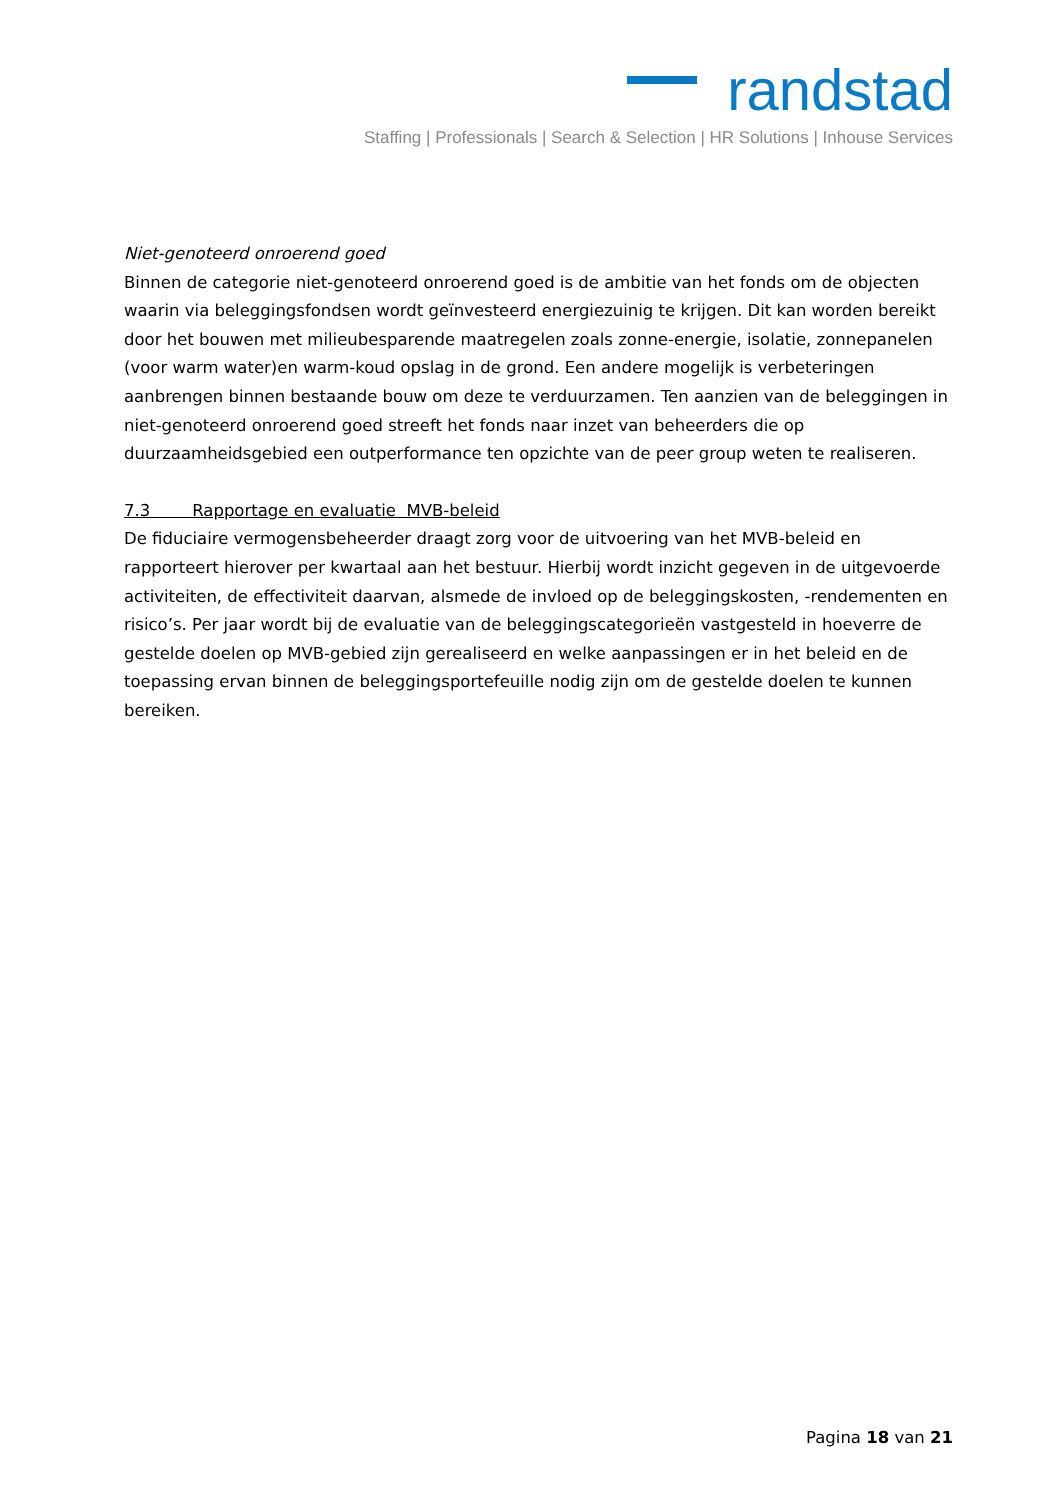randstad
Staffing | Professionals | Search & Selection | HR Solutions | Inhouse Services
Niet-genoteerd onroerend goed
Binnen de categorie niet-genoteerd onroerend goed is de ambitie van het fonds om de objecten waarin via beleggingsfondsen wordt geïnvesteerd energiezuinig te krijgen. Dit kan worden bereikt door het bouwen met milieubesparende maatregelen zoals zonne-energie, isolatie, zonnepanelen (voor warm water)en warm-koud opslag in de grond. Een andere mogelijk is verbeteringen aanbrengen binnen bestaande bouw om deze te verduurzamen. Ten aanzien van de beleggingen in niet-genoteerd onroerend goed streeft het fonds naar inzet van beheerders die op duurzaamheidsgebied een outperformance ten opzichte van de peer group weten te realiseren.
7.3 Rapportage en evaluatie MVB-beleid
De fiduciaire vermogensbeheerder draagt zorg voor de uitvoering van het MVB-beleid en rapporteert hierover per kwartaal aan het bestuur. Hierbij wordt inzicht gegeven in de uitgevoerde activiteiten, de effectiviteit daarvan, alsmede de invloed op de beleggingskosten, -rendementen en risico’s. Per jaar wordt bij de evaluatie van de beleggingscategorieën vastgesteld in hoeverre de gestelde doelen op MVB-gebied zijn gerealiseerd en welke aanpassingen er in het beleid en de toepassing ervan binnen de beleggingsportefeuille nodig zijn om de gestelde doelen te kunnen bereiken.
Pagina 18 van 21